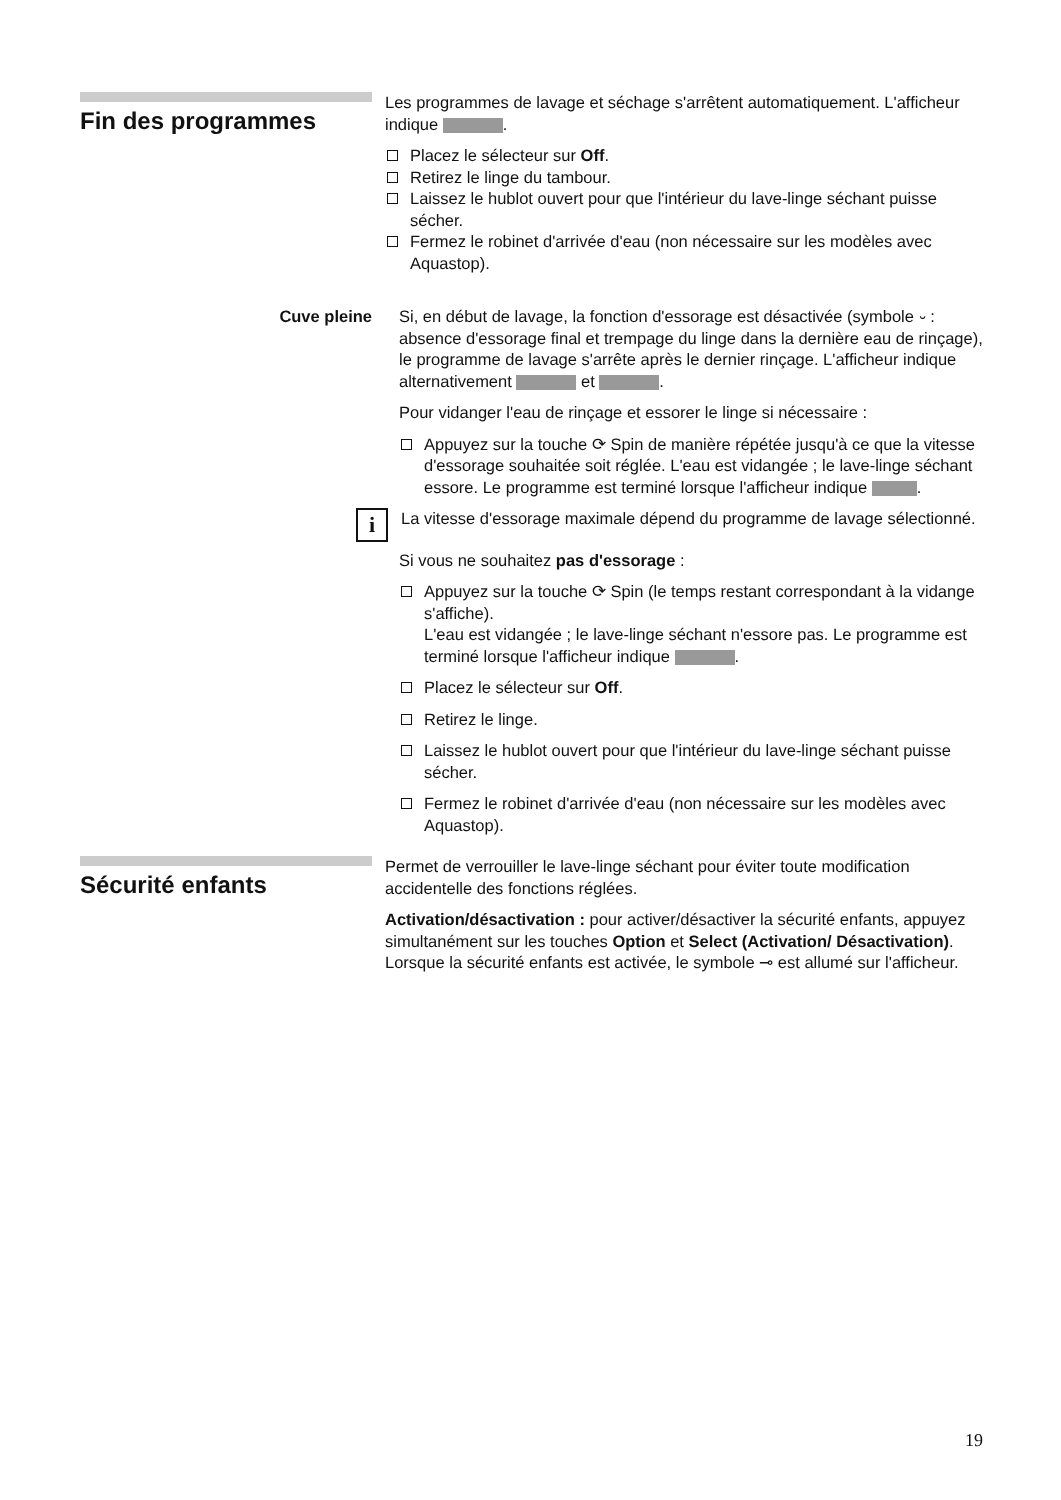Fin des programmes
Les programmes de lavage et séchage s'arrêtent automatiquement. L'afficheur indique .
Placez le sélecteur sur Off.
Retirez le linge du tambour.
Laissez le hublot ouvert pour que l'intérieur du lave-linge séchant puisse sécher.
Fermez le robinet d'arrivée d'eau (non nécessaire sur les modèles avec Aquastop).
Cuve pleine Si, en début de lavage, la fonction d'essorage est désactivée (symbole ⏑ : absence d'essorage final et trempage du linge dans la dernière eau de rinçage), le programme de lavage s'arrête après le dernier rinçage. L'afficheur indique alternativement et .
Pour vidanger l'eau de rinçage et essorer le linge si nécessaire :
Appuyez sur la touche ⟳ Spin de manière répétée jusqu'à ce que la vitesse d'essorage souhaitée soit réglée. L'eau est vidangée ; le lave-linge séchant essore. Le programme est terminé lorsque l'afficheur indique .
i
La vitesse d'essorage maximale dépend du programme de lavage sélectionné.
Si vous ne souhaitez pas d'essorage :
Appuyez sur la touche ⟳ Spin (le temps restant correspondant à la vidange s'affiche).
L'eau est vidangée ; le lave-linge séchant n'essore pas. Le programme est terminé lorsque l'afficheur indique .
Placez le sélecteur sur Off.
Retirez le linge.
Laissez le hublot ouvert pour que l'intérieur du lave-linge séchant puisse sécher.
Fermez le robinet d'arrivée d'eau (non nécessaire sur les modèles avec Aquastop).
Sécurité enfants
Permet de verrouiller le lave-linge séchant pour éviter toute modification accidentelle des fonctions réglées.
Activation/désactivation : pour activer/désactiver la sécurité enfants, appuyez simultanément sur les touches Option et Select (Activation/ Désactivation). Lorsque la sécurité enfants est activée, le symbole ⊸ est allumé sur l'afficheur.
19